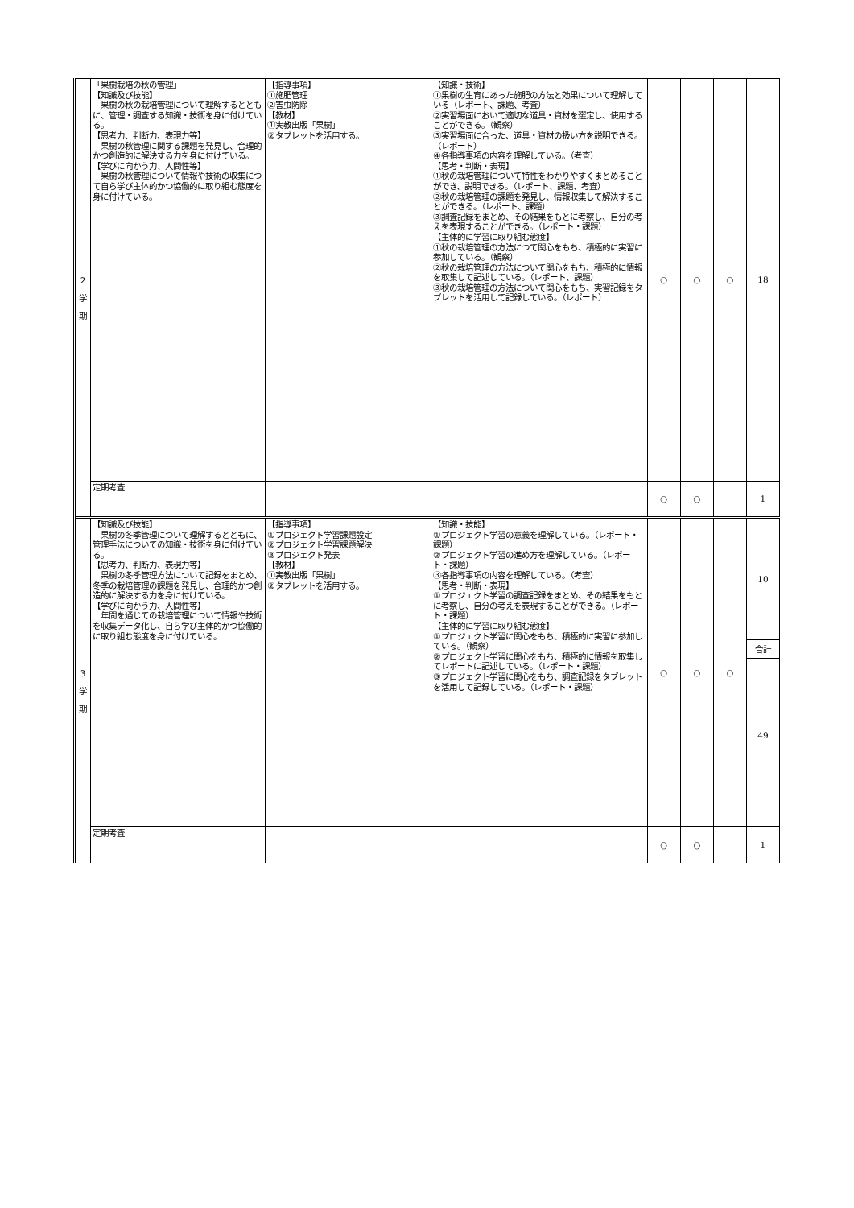| 2 学 期 | 「果樹栽培の秋の管理」 【知識及び技能】 果樹の秋の栽培管理について理解するとともに、管理・調査する知識・技術を身に付けている。 【思考力、判断力、表現力等】 果樹の秋管理に関する課題を発見し、合理的かつ創造的に解決する力を身に付けている。 【学びに向かう力、人間性等】 果樹の秋管理について情報や技術の収集につて自ら学び主体的かつ協働的に取り組む態度を身に付けている。 | 【指導事項】 ①施肥管理 ②害虫防除 【教材】 ①実教出版「果樹」 ②タブレットを活用する。 | 【知識・技術】 ①果樹の生育にあった施肥の方法と効果について理解している（レポート、課題、考査） ②実習場面において適切な道具・資材を選定し、使用することができる。（観察） ③実習場面に合った、道具・資材の扱い方を説明できる。（レポート） ④各指導事項の内容を理解している。（考査） 【思考・判断・表現】 ①秋の栽培管理について特性をわかりやすくまとめることができ、説明できる。（レポート、課題、考査） ②秋の栽培管理の課題を発見し、情報収集して解決することができる。（レポート、課題） ③調査記録をまとめ、その結果をもとに考察し、自分の考えを表現することができる。（レポート・課題） 【主体的に学習に取り組む態度】 ①秋の栽培管理の方法につて関心をもち、積極的に実習に参加している。（観察） ②秋の栽培管理の方法について関心をもち、積極的に情報を取集して記述している。（レポート、課題） ③秋の栽培管理の方法について関心をもち、実習記録をタブレットを活用して記録している。（レポート） | ○ | ○ | ○ | 18 |
| | 定期考査 | | | ○ | ○ | | 1 |
| 3 学 期 | 【知識及び技能】 果樹の冬季管理について理解するとともに、管理手法についての知識・技術を身に付けている。 【思考力、判断力、表現力等】 果樹の冬季管理方法について記録をまとめ、冬季の栽培管理の課題を発見し、合理的かつ創造的に解決する力を身に付けている。 【学びに向かう力、人間性等】 年間を通じての栽培管理について情報や技術を収集データ化し、自ら学び主体的かつ協働的に取り組む態度を身に付けている。 | 【指導事項】 ①プロジェクト学習課題設定 ②プロジェクト学習課題解決 ③プロジェクト発表 【教材】 ①実教出版「果樹」 ②タブレットを活用する。 | 【知識・技能】 ①プロジェクト学習の意義を理解している。（レポート・課題） ②プロジェクト学習の進め方を理解している。（レポート・課題） ③各指導事項の内容を理解している。（考査） 【思考・判断・表現】 ①プロジェクト学習の調査記録をまとめ、その結果をもとに考察し、自分の考えを表現することができる。（レポート・課題） 【主体的に学習に取り組む態度】 ①プロジェクト学習に関心をもち、積極的に実習に参加している。（観察） ②プロジェクト学習に関心をもち、積極的に情報を取集してレポートに記述している。（レポート・課題） ③プロジェクト学習に関心をもち、調査記録をタブレットを活用して記録している。（レポート・課題） | ○ | ○ | ○ | 10 合計 49 |
| | 定期考査 | | | ○ | ○ | | 1 |